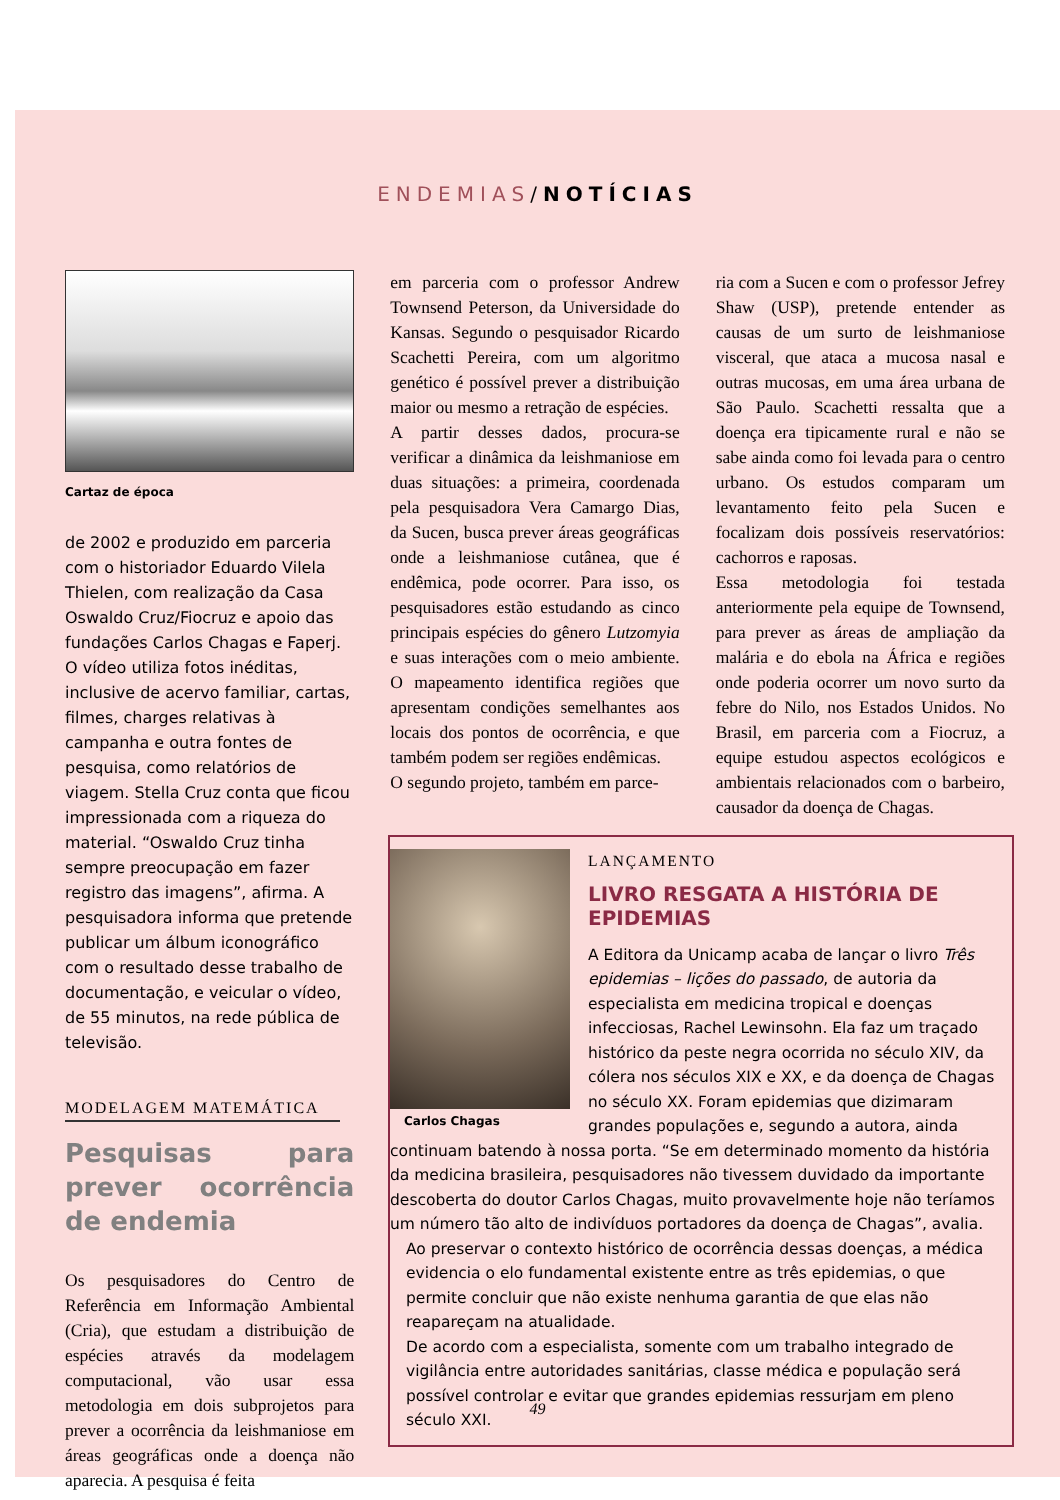ENDEMIAS/NOTÍCIAS
Cartaz de época
de 2002 e produzido em parceria com o historiador Eduardo Vilela Thielen, com realização da Casa Oswaldo Cruz/Fiocruz e apoio das fundações Carlos Chagas e Faperj.
O vídeo utiliza fotos inéditas, inclusive de acervo familiar, cartas, filmes, charges relativas à campanha e outra fontes de pesquisa, como relatórios de viagem. Stella Cruz conta que ficou impressionada com a riqueza do material. “Oswaldo Cruz tinha sempre preocupação em fazer registro das imagens”, afirma. A pesquisadora informa que pretende publicar um álbum iconográfico com o resultado desse trabalho de documentação, e veicular o vídeo, de 55 minutos, na rede pública de televisão.
MODELAGEM MATEMÁTICA
Pesquisas para prever ocorrência de endemia
Os pesquisadores do Centro de Referência em Informação Ambiental (Cria), que estudam a distribuição de espécies através da modelagem computacional, vão usar essa metodologia em dois subprojetos para prever a ocorrência da leishmaniose em áreas geográficas onde a doença não aparecia. A pesquisa é feita
em parceria com o professor Andrew Townsend Peterson, da Universidade do Kansas. Segundo o pesquisador Ricardo Scachetti Pereira, com um algoritmo genético é possível prever a distribuição maior ou mesmo a retração de espécies.
A partir desses dados, procura-se verificar a dinâmica da leishmaniose em duas situações: a primeira, coordenada pela pesquisadora Vera Camargo Dias, da Sucen, busca prever áreas geográficas onde a leishmaniose cutânea, que é endêmica, pode ocorrer. Para isso, os pesquisadores estão estudando as cinco principais espécies do gênero Lutzomyia e suas interações com o meio ambiente. O mapeamento identifica regiões que apresentam condições semelhantes aos locais dos pontos de ocorrência, e que também podem ser regiões endêmicas.
O segundo projeto, também em parce-
ria com a Sucen e com o professor Jefrey Shaw (USP), pretende entender as causas de um surto de leishmaniose visceral, que ataca a mucosa nasal e outras mucosas, em uma área urbana de São Paulo. Scachetti ressalta que a doença era tipicamente rural e não se sabe ainda como foi levada para o centro urbano. Os estudos comparam um levantamento feito pela Sucen e focalizam dois possíveis reservatórios: cachorros e raposas.
Essa metodologia foi testada anteriormente pela equipe de Townsend, para prever as áreas de ampliação da malária e do ebola na África e regiões onde poderia ocorrer um novo surto da febre do Nilo, nos Estados Unidos. No Brasil, em parceria com a Fiocruz, a equipe estudou aspectos ecológicos e ambientais relacionados com o barbeiro, causador da doença de Chagas.
LANÇAMENTO
LIVRO RESGATA A HISTÓRIA DE EPIDEMIAS
Carlos Chagas
A Editora da Unicamp acaba de lançar o livro Três epidemias – lições do passado, de autoria da especialista em medicina tropical e doenças infecciosas, Rachel Lewinsohn. Ela faz um traçado histórico da peste negra ocorrida no século XIV, da cólera nos séculos XIX e XX, e da doença de Chagas no século XX. Foram epidemias que dizimaram grandes populações e, segundo a autora, ainda continuam batendo à nossa porta. “Se em determinado momento da história da medicina brasileira, pesquisadores não tivessem duvidado da importante descoberta do doutor Carlos Chagas, muito provavelmente hoje não teríamos um número tão alto de indivíduos portadores da doença de Chagas”, avalia.
Ao preservar o contexto histórico de ocorrência dessas doenças, a médica evidencia o elo fundamental existente entre as três epidemias, o que permite concluir que não existe nenhuma garantia de que elas não reapareçam na atualidade.
De acordo com a especialista, somente com um trabalho integrado de vigilância entre autoridades sanitárias, classe médica e população será possível controlar e evitar que grandes epidemias ressurjam em pleno século XXI.
49